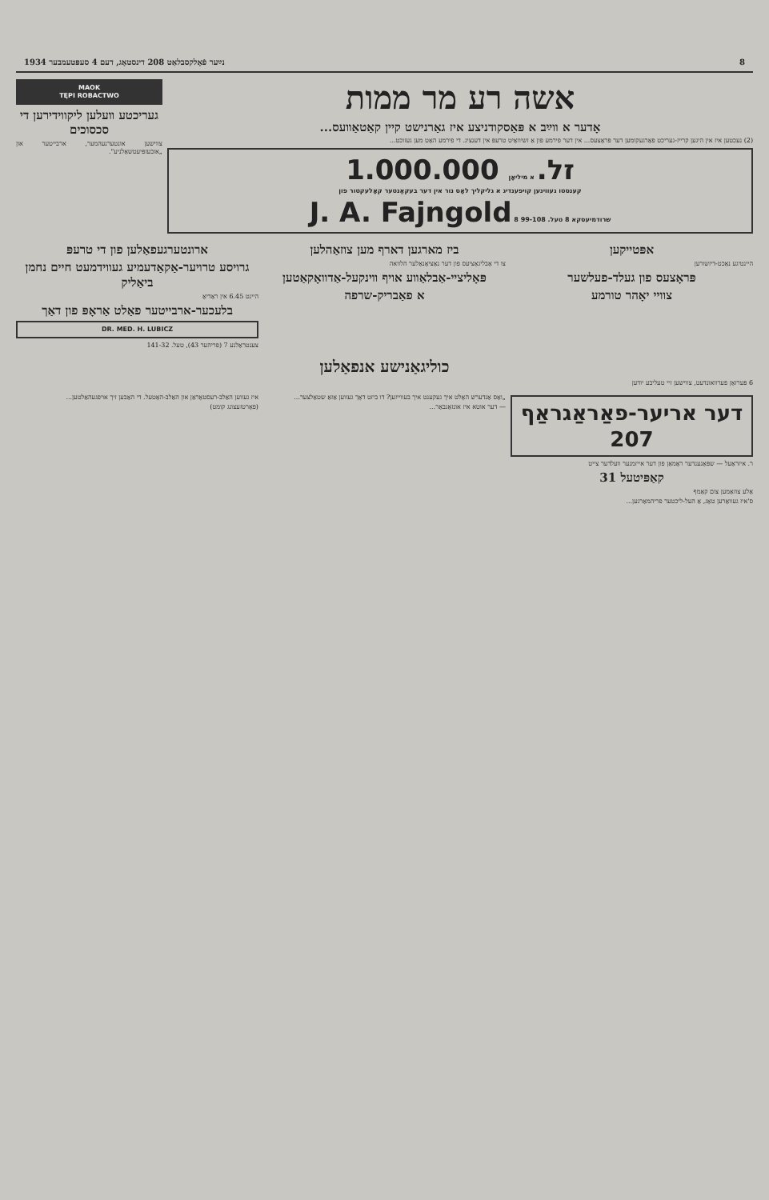8 נײַער פֿאָלקסבלאַט 208 דינסטאָג, דעם 4 סעפּטעמבער 1934
אשה רע מר ממות
אָדער א װײַב א פּאַסקודניצע איז גאַרנישט קיין קאַטאַװעס...
(2) נעכטען איז אין היגען קרייז-געריכט פאָרגעקומען דער פּראָצעס... אין דער פירמע פון אַ זשיוואָיט טרעפּ אין דענציג. די פירמע האָט מען געזוכט...
1.000.000 זל. א מיליאָן
קענסטו געווינען קויפענדיג א גליקליך לאָס נור אין דער בעקאַנטער קאָלעקטור פון
J. A. Fajngold 8 שרודמיעסקא 8 טעל. 99-108
MAOK
TĘPI ROBACTWO
געריכטע װעלען ליקווידירען די סכסוכים
צווישען אונטערנעהמער, ארבייטער און „אובעזפּיעטשאַלניע".
אפּטייקען
היינטיגע נאַכט-דיזשורען
פּראָצעס פון געלד-פעלשער
צוויי יאָהר טורמע
ביז מארגען דארף מען צוזאַהלען
צו די אַבליגאַציעס פון דער נאַציאָנאַלער הלוואה
פּאָליציי-אַבלאַװע אויף װינקעל-אַדוואָקאַטען
א פאַבריק-שרפה
ארונטערגעפאַלען פון די טרעפּ
גרויסע טרויער-אַקאַדעמיע געווידמעט חיים נחמן ביאַליק
היינט 6.45 אין ראַדיאָ
בלעכער-ארבייטער פאַלט אַראָפּ פון דאַך
DR. MED. H. LUBICZ
צענטראַלנע 7 (פריהער 43), טעל. 141-32
כוליגאַנישע אנפאַלען
6 פּערזאָן פערוואונדעט, צווישען זיי טעליבע יודען
דער אריער-פאַראַגראַף 207
ר. איזראַעל — שפּאַנענדער ראָמאַן פון דער אייזמנער װעלדער צייט
קאַפּיטעל 31
אַלע צוזאַמען צום קאַמף
ס'איז געוואָרען טאָג, אַ העל-ליכטער פריהמאָרגען...
„ואָס אַנדערש האָלט איך געקענט איך בעווייזען? דו ביזט דאָך געווען אַזאַ שטאַלצער...
— דער אוטא איז אונזאַגבאַר...
איז געווען האַלב-רעסטאָראַן און האַלב-האָטעל. די האַבען זיך אויפגעהאַלטען...
(פאָרטזעצונג קומט)